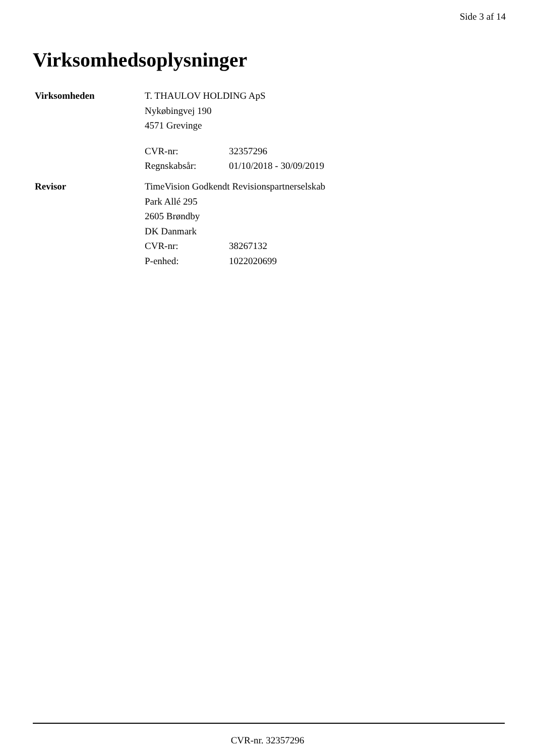Side 3 af 14
Virksomhedsoplysninger
Virksomheden T. THAULOV HOLDING ApS
Nykøbingvej 190
4571 Grevinge
CVR-nr: 32357296
Regnskabsår: 01/10/2018 - 30/09/2019
Revisor TimeVision Godkendt Revisionspartnerselskab
Park Allé 295
2605 Brøndby
DK Danmark
CVR-nr: 38267132
P-enhed: 1022020699
CVR-nr. 32357296